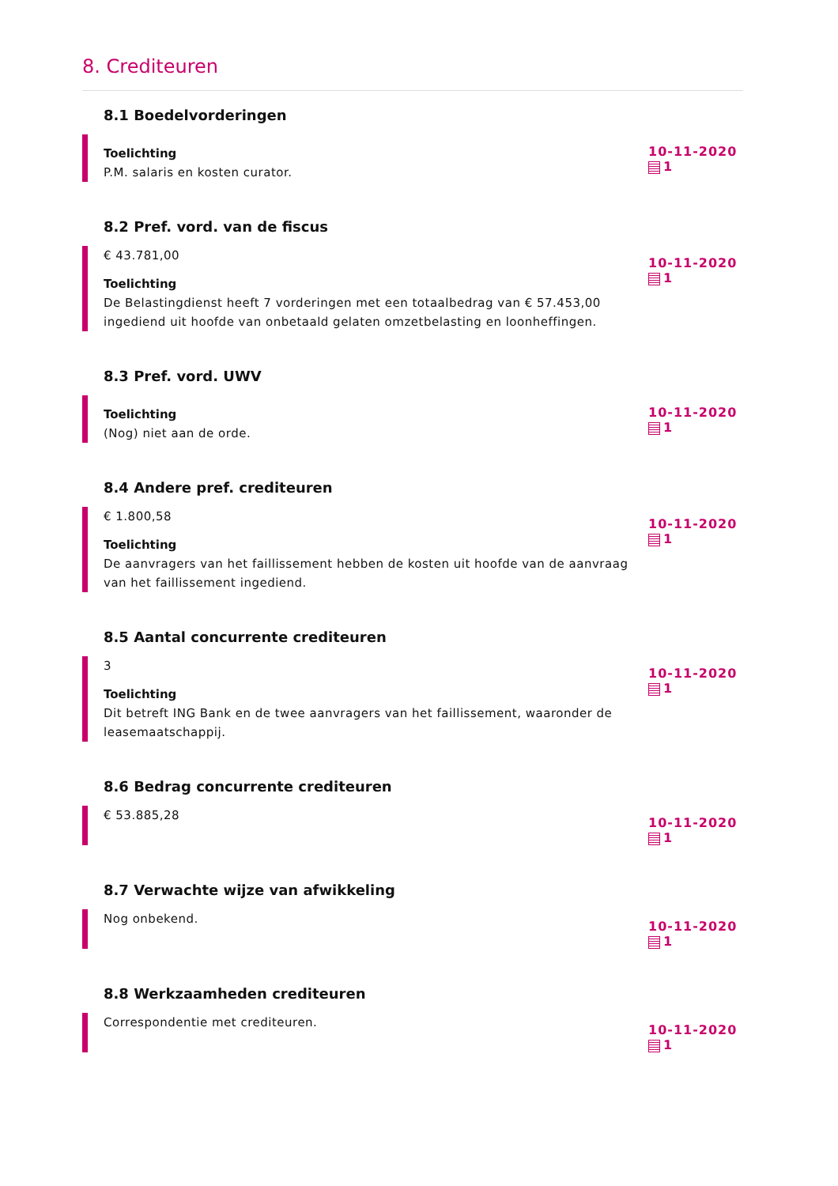8. Crediteuren
8.1 Boedelvorderingen
Toelichting
P.M. salaris en kosten curator.
10-11-2020
1
8.2 Pref. vord. van de fiscus
€ 43.781,00
Toelichting
De Belastingdienst heeft 7 vorderingen met een totaalbedrag van € 57.453,00 ingediend uit hoofde van onbetaald gelaten omzetbelasting en loonheffingen.
10-11-2020
1
8.3 Pref. vord. UWV
Toelichting
(Nog) niet aan de orde.
10-11-2020
1
8.4 Andere pref. crediteuren
€ 1.800,58
Toelichting
De aanvragers van het faillissement hebben de kosten uit hoofde van de aanvraag van het faillissement ingediend.
10-11-2020
1
8.5 Aantal concurrente crediteuren
3
Toelichting
Dit betreft ING Bank en de twee aanvragers van het faillissement, waaronder de leasemaatschappij.
10-11-2020
1
8.6 Bedrag concurrente crediteuren
€ 53.885,28
10-11-2020
1
8.7 Verwachte wijze van afwikkeling
Nog onbekend.
10-11-2020
1
8.8 Werkzaamheden crediteuren
Correspondentie met crediteuren.
10-11-2020
1